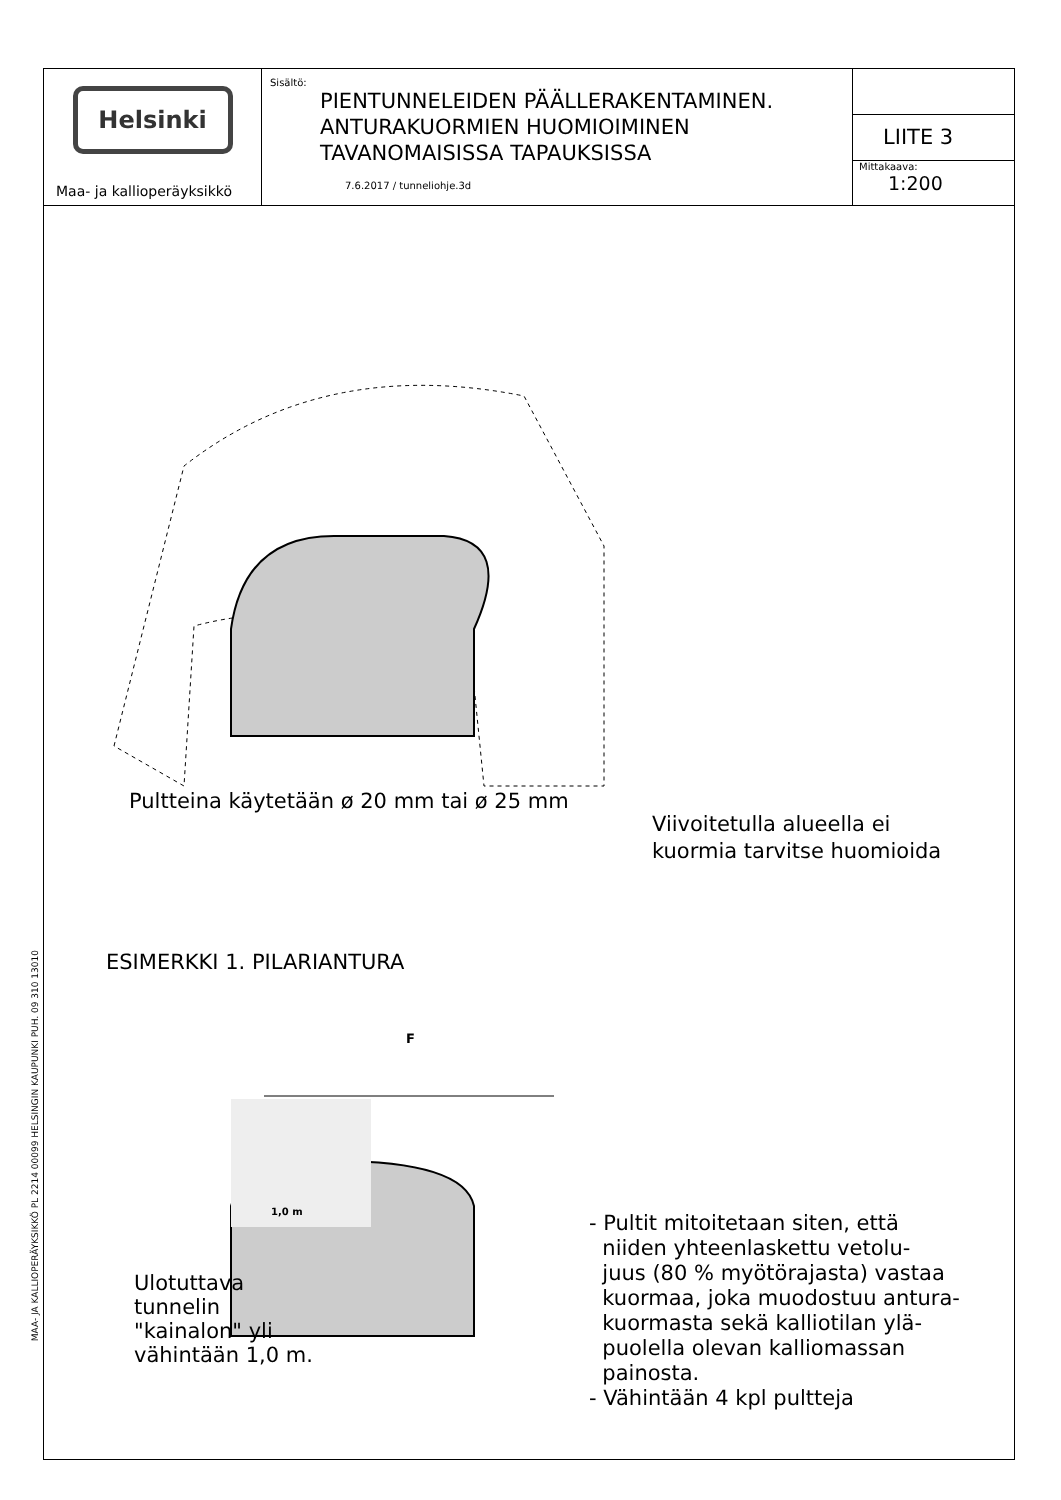MAA- JA KALLIOPERÄYKSIKKÖ PL 2214 00099 HELSINGIN KAUPUNKI PUH. 09 310 13010
Helsinki
Maa- ja kallioperäyksikkö
Sisältö:
PIENTUNNELEIDEN PÄÄLLERAKENTAMINEN.
ANTURAKUORMIEN HUOMIOIMINEN
TAVANOMAISISSA TAPAUKSISSA
7.6.2017 / tunneliohje.3d
LIITE 3
Mittakaava:
1:200
Pultteina käytetään ø 20 mm tai ø 25 mm
Viivoitetulla alueella ei
kuormia tarvitse huomioida
ESIMERKKI 1. PILARIANTURA
F
1,0 m
Ulotuttava
tunnelin
"kainalon" yli
vähintään 1,0 m.
- Pultit mitoitetaan siten, että
niiden yhteenlaskettu vetolu-
juus (80 % myötörajasta) vastaa
kuormaa, joka muodostuu antura-
kuormasta sekä kalliotilan ylä-
puolella olevan kalliomassan
painosta.
- Vähintään 4 kpl pultteja